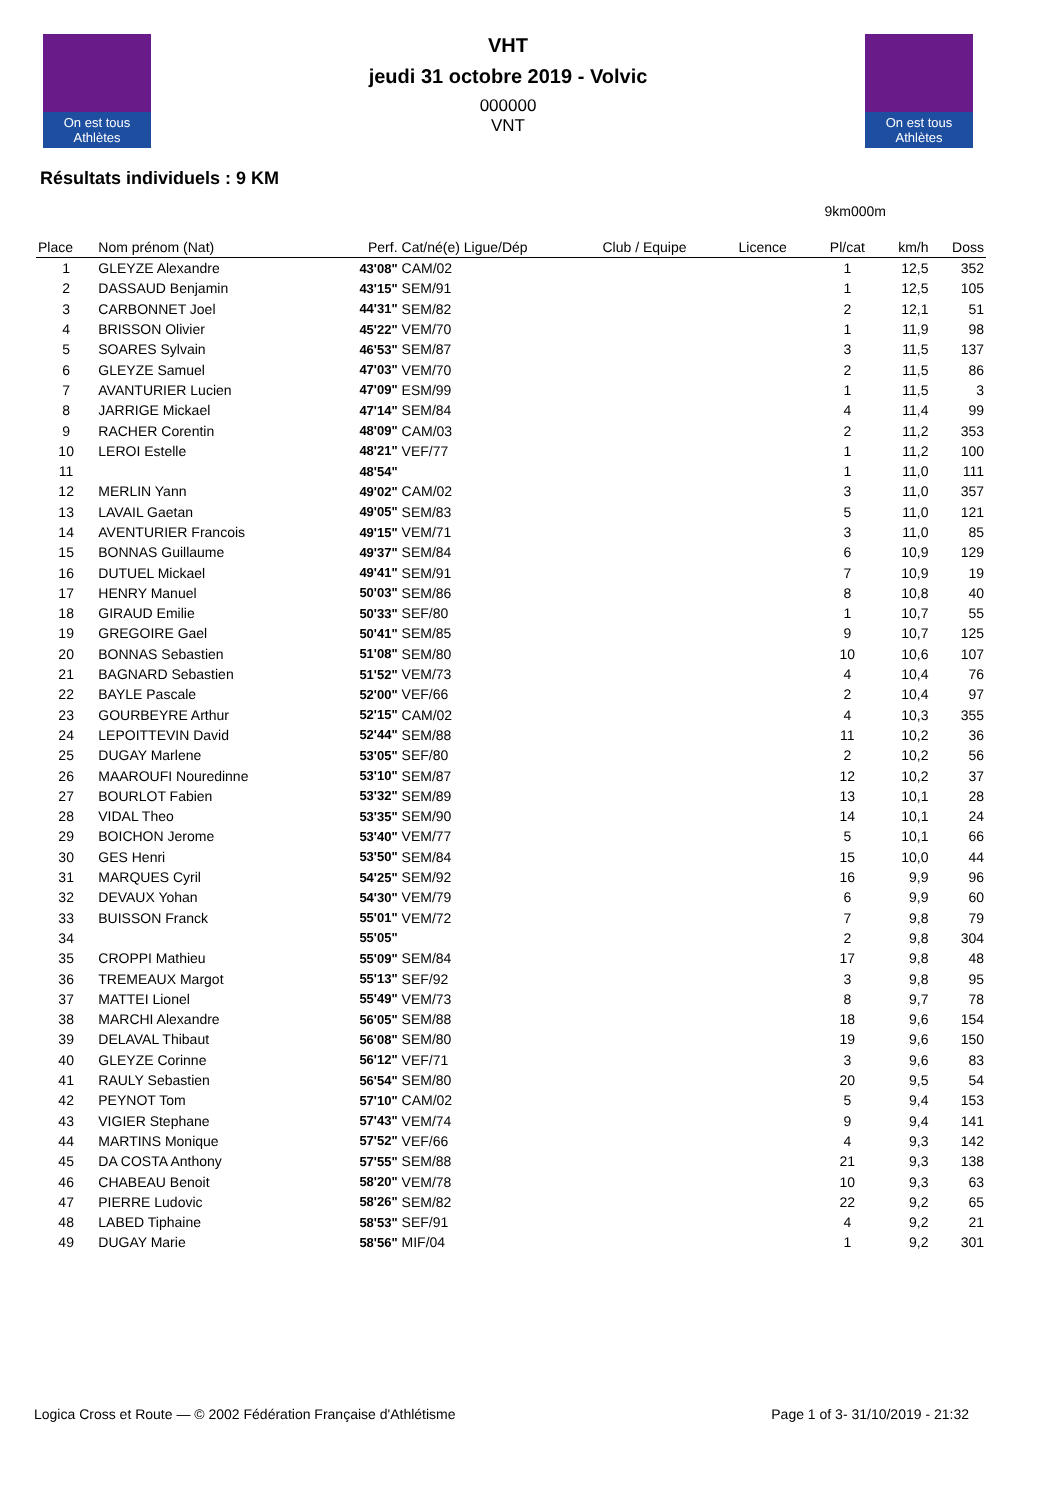On est tous Athlètes
VHT
jeudi 31 octobre 2019 - Volvic
000000
VNT
On est tous Athlètes
Résultats individuels : 9 KM
9km000m
| Place | Nom prénom (Nat) | Perf. | Cat/né(e) Ligue/Dép | Club / Equipe | Licence | Pl/cat | km/h | Doss |
| --- | --- | --- | --- | --- | --- | --- | --- | --- |
| 1 | GLEYZE Alexandre | 43'08" | CAM/02 | | | 1 | 12,5 | 352 |
| 2 | DASSAUD Benjamin | 43'15" | SEM/91 | | | 1 | 12,5 | 105 |
| 3 | CARBONNET Joel | 44'31" | SEM/82 | | | 2 | 12,1 | 51 |
| 4 | BRISSON Olivier | 45'22" | VEM/70 | | | 1 | 11,9 | 98 |
| 5 | SOARES Sylvain | 46'53" | SEM/87 | | | 3 | 11,5 | 137 |
| 6 | GLEYZE Samuel | 47'03" | VEM/70 | | | 2 | 11,5 | 86 |
| 7 | AVANTURIER Lucien | 47'09" | ESM/99 | | | 1 | 11,5 | 3 |
| 8 | JARRIGE Mickael | 47'14" | SEM/84 | | | 4 | 11,4 | 99 |
| 9 | RACHER Corentin | 48'09" | CAM/03 | | | 2 | 11,2 | 353 |
| 10 | LEROI Estelle | 48'21" | VEF/77 | | | 1 | 11,2 | 100 |
| 11 | | 48'54" | | | | 1 | 11,0 | 111 |
| 12 | MERLIN Yann | 49'02" | CAM/02 | | | 3 | 11,0 | 357 |
| 13 | LAVAIL Gaetan | 49'05" | SEM/83 | | | 5 | 11,0 | 121 |
| 14 | AVENTURIER Francois | 49'15" | VEM/71 | | | 3 | 11,0 | 85 |
| 15 | BONNAS Guillaume | 49'37" | SEM/84 | | | 6 | 10,9 | 129 |
| 16 | DUTUEL Mickael | 49'41" | SEM/91 | | | 7 | 10,9 | 19 |
| 17 | HENRY Manuel | 50'03" | SEM/86 | | | 8 | 10,8 | 40 |
| 18 | GIRAUD Emilie | 50'33" | SEF/80 | | | 1 | 10,7 | 55 |
| 19 | GREGOIRE Gael | 50'41" | SEM/85 | | | 9 | 10,7 | 125 |
| 20 | BONNAS Sebastien | 51'08" | SEM/80 | | | 10 | 10,6 | 107 |
| 21 | BAGNARD Sebastien | 51'52" | VEM/73 | | | 4 | 10,4 | 76 |
| 22 | BAYLE Pascale | 52'00" | VEF/66 | | | 2 | 10,4 | 97 |
| 23 | GOURBEYRE Arthur | 52'15" | CAM/02 | | | 4 | 10,3 | 355 |
| 24 | LEPOITTEVIN David | 52'44" | SEM/88 | | | 11 | 10,2 | 36 |
| 25 | DUGAY Marlene | 53'05" | SEF/80 | | | 2 | 10,2 | 56 |
| 26 | MAAROUFI Nouredinne | 53'10" | SEM/87 | | | 12 | 10,2 | 37 |
| 27 | BOURLOT Fabien | 53'32" | SEM/89 | | | 13 | 10,1 | 28 |
| 28 | VIDAL Theo | 53'35" | SEM/90 | | | 14 | 10,1 | 24 |
| 29 | BOICHON Jerome | 53'40" | VEM/77 | | | 5 | 10,1 | 66 |
| 30 | GES Henri | 53'50" | SEM/84 | | | 15 | 10,0 | 44 |
| 31 | MARQUES Cyril | 54'25" | SEM/92 | | | 16 | 9,9 | 96 |
| 32 | DEVAUX Yohan | 54'30" | VEM/79 | | | 6 | 9,9 | 60 |
| 33 | BUISSON Franck | 55'01" | VEM/72 | | | 7 | 9,8 | 79 |
| 34 | | 55'05" | | | | 2 | 9,8 | 304 |
| 35 | CROPPI Mathieu | 55'09" | SEM/84 | | | 17 | 9,8 | 48 |
| 36 | TREMEAUX Margot | 55'13" | SEF/92 | | | 3 | 9,8 | 95 |
| 37 | MATTEI Lionel | 55'49" | VEM/73 | | | 8 | 9,7 | 78 |
| 38 | MARCHI Alexandre | 56'05" | SEM/88 | | | 18 | 9,6 | 154 |
| 39 | DELAVAL Thibaut | 56'08" | SEM/80 | | | 19 | 9,6 | 150 |
| 40 | GLEYZE Corinne | 56'12" | VEF/71 | | | 3 | 9,6 | 83 |
| 41 | RAULY Sebastien | 56'54" | SEM/80 | | | 20 | 9,5 | 54 |
| 42 | PEYNOT Tom | 57'10" | CAM/02 | | | 5 | 9,4 | 153 |
| 43 | VIGIER Stephane | 57'43" | VEM/74 | | | 9 | 9,4 | 141 |
| 44 | MARTINS Monique | 57'52" | VEF/66 | | | 4 | 9,3 | 142 |
| 45 | DA COSTA Anthony | 57'55" | SEM/88 | | | 21 | 9,3 | 138 |
| 46 | CHABEAU Benoit | 58'20" | VEM/78 | | | 10 | 9,3 | 63 |
| 47 | PIERRE Ludovic | 58'26" | SEM/82 | | | 22 | 9,2 | 65 |
| 48 | LABED Tiphaine | 58'53" | SEF/91 | | | 4 | 9,2 | 21 |
| 49 | DUGAY Marie | 58'56" | MIF/04 | | | 1 | 9,2 | 301 |
Logica Cross et Route — © 2002 Fédération Française d'Athlétisme Page 1 of 3- 31/10/2019 - 21:32